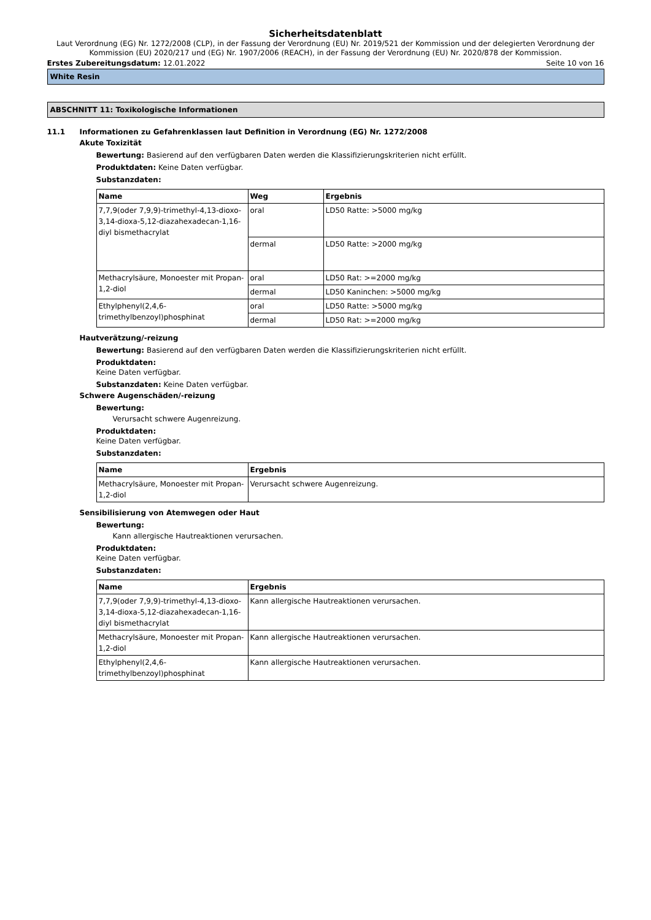Sicherheitsdatenblatt
Laut Verordnung (EG) Nr. 1272/2008 (CLP), in der Fassung der Verordnung (EU) Nr. 2019/521 der Kommission und der delegierten Verordnung der Kommission (EU) 2020/217 und (EG) Nr. 1907/2006 (REACH), in der Fassung der Verordnung (EU) Nr. 2020/878 der Kommission.
Erstes Zubereitungsdatum: 12.01.2022
Seite 10 von 16
White Resin
ABSCHNITT 11: Toxikologische Informationen
11.1 Informationen zu Gefahrenklassen laut Definition in Verordnung (EG) Nr. 1272/2008
Akute Toxizität
Bewertung: Basierend auf den verfügbaren Daten werden die Klassifizierungskriterien nicht erfüllt.
Produktdaten: Keine Daten verfügbar.
Substanzdaten:
| Name | Weg | Ergebnis |
| --- | --- | --- |
| 7,7,9(oder 7,9,9)-trimethyl-4,13-dioxo-3,14-dioxa-5,12-diazahexadecan-1,16-diyl bismethacrylat | oral | LD50 Ratte: >5000 mg/kg |
| | dermal | LD50 Ratte: >2000 mg/kg |
| Methacrylsäure, Monoester mit Propan-1,2-diol | oral | LD50 Rat: >=2000 mg/kg |
| | dermal | LD50 Kaninchen: >5000 mg/kg |
| Ethylphenyl(2,4,6-trimethylbenzoyl)phosphinat | oral | LD50 Ratte: >5000 mg/kg |
| | dermal | LD50 Rat: >=2000 mg/kg |
Hautverätzung/-reizung
Bewertung: Basierend auf den verfügbaren Daten werden die Klassifizierungskriterien nicht erfüllt.
Produktdaten:
Keine Daten verfügbar.
Substanzdaten: Keine Daten verfügbar.
Schwere Augenschäden/-reizung
Bewertung:
Verursacht schwere Augenreizung.
Produktdaten:
Keine Daten verfügbar.
Substanzdaten:
| Name | Ergebnis |
| --- | --- |
| Methacrylsäure, Monoester mit Propan-1,2-diol | Verursacht schwere Augenreizung. |
Sensibilisierung von Atemwegen oder Haut
Bewertung:
Kann allergische Hautreaktionen verursachen.
Produktdaten:
Keine Daten verfügbar.
Substanzdaten:
| Name | Ergebnis |
| --- | --- |
| 7,7,9(oder 7,9,9)-trimethyl-4,13-dioxo-3,14-dioxa-5,12-diazahexadecan-1,16-diyl bismethacrylat | Kann allergische Hautreaktionen verursachen. |
| Methacrylsäure, Monoester mit Propan-1,2-diol | Kann allergische Hautreaktionen verursachen. |
| Ethylphenyl(2,4,6-trimethylbenzoyl)phosphinat | Kann allergische Hautreaktionen verursachen. |